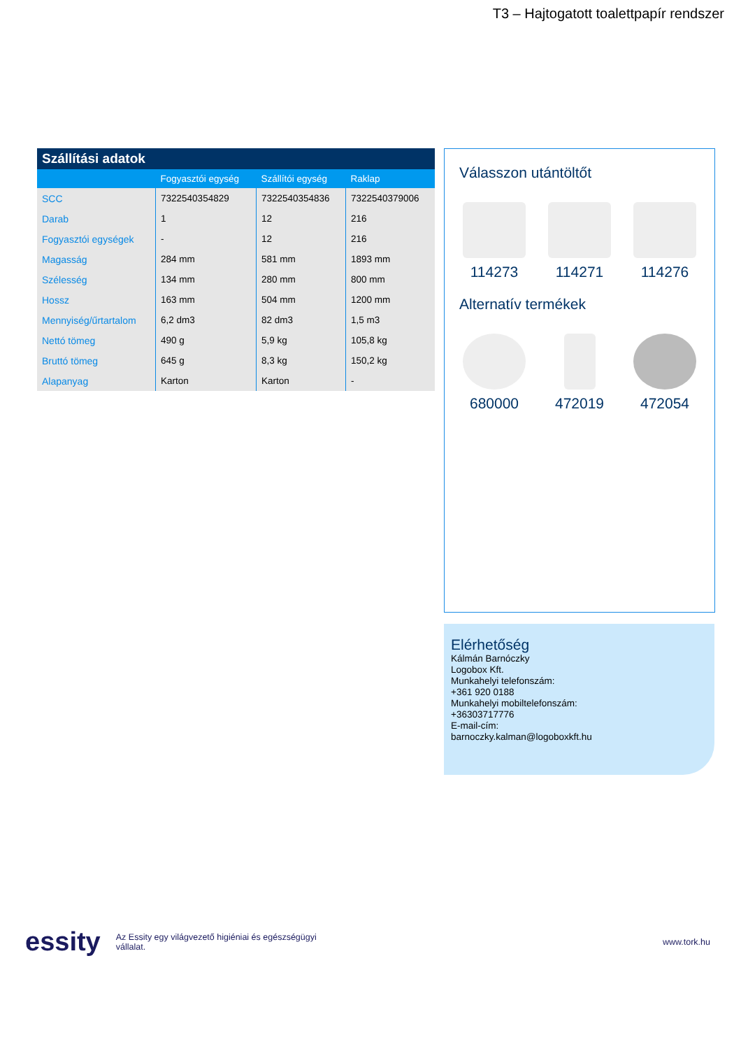T3 – Hajtogatott toalettpapír rendszer
| Szállítási adatok | | | |
| --- | --- | --- | --- |
| | Fogyasztói egység | Szállítói egység | Raklap |
| SCC | 7322540354829 | 7322540354836 | 7322540379006 |
| Darab | 1 | 12 | 216 |
| Fogyasztói egységek | - | 12 | 216 |
| Magasság | 284 mm | 581 mm | 1893 mm |
| Szélesség | 134 mm | 280 mm | 800 mm |
| Hossz | 163 mm | 504 mm | 1200 mm |
| Mennyiség/űrtartalom | 6,2 dm3 | 82 dm3 | 1,5 m3 |
| Nettó tömeg | 490 g | 5,9 kg | 105,8 kg |
| Bruttó tömeg | 645 g | 8,3 kg | 150,2 kg |
| Alapanyag | Karton | Karton | - |
Válasszon utántöltőt
114273 114271 114276
Alternatív termékek
680000 472019 472054
Elérhetőség
Kálmán Barnóczky
Logobox Kft.
Munkahelyi telefonszám:
+361 920 0188
Munkahelyi mobiltelefonszám:
+36303717776
E-mail-cím:
barnoczky.kalman@logoboxkft.hu
essity Az Essity egy világvezető higiéniai és egészségügyi vállalat. www.tork.hu